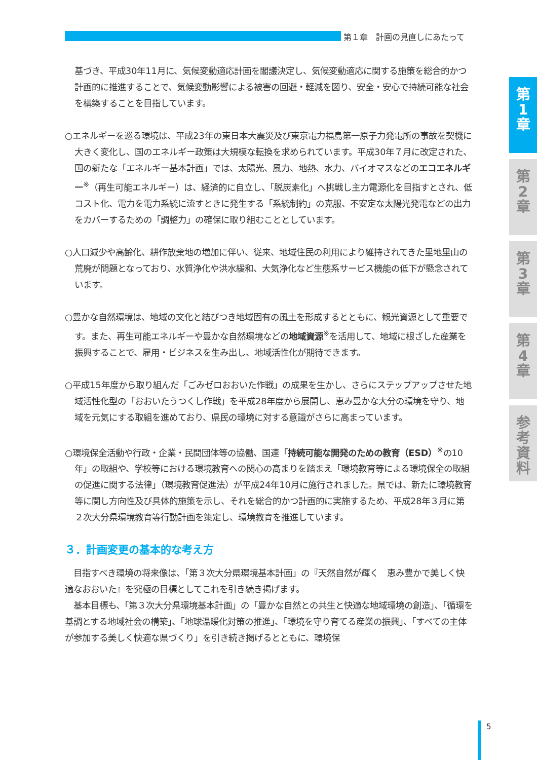第１章　計画の見直しにあたって
第
1
章
第
2
章
第
3
章
第
4
章
参
考
資
料
基づき、平成30年11月に、気候変動適応計画を閣議決定し、気候変動適応に関する施策を総合的かつ計画的に推進することで、気候変動影響による被害の回避・軽減を図り、安全・安心で持続可能な社会を構築することを目指しています。
○エネルギーを巡る環境は、平成23年の東日本大震災及び東京電力福島第一原子力発電所の事故を契機に大きく変化し、国のエネルギー政策は大規模な転換を求められています。平成30年７月に改定された、国の新たな「エネルギー基本計画」では、太陽光、風力、地熱、水力、バイオマスなどのエコエネルギー<sup>※</sup>（再生可能エネルギー）は、経済的に自立し、「脱炭素化」へ挑戦し主力電源化を目指すとされ、低コスト化、電力を電力系統に流すときに発生する「系統制約」の克服、不安定な太陽光発電などの出力をカバーするための「調整力」の確保に取り組むこととしています。
○人口減少や高齢化、耕作放棄地の増加に伴い、従来、地域住民の利用により維持されてきた里地里山の荒廃が問題となっており、水質浄化や洪水緩和、大気浄化など生態系サービス機能の低下が懸念されています。
○豊かな自然環境は、地域の文化と結びつき地域固有の風土を形成するとともに、観光資源として重要です。また、再生可能エネルギーや豊かな自然環境などの地域資源<sup>※</sup>を活用して、地域に根ざした産業を振興することで、雇用・ビジネスを生み出し、地域活性化が期待できます。
○平成15年度から取り組んだ「ごみゼロおおいた作戦」の成果を生かし、さらにステップアップさせた地域活性化型の「おおいたうつくし作戦」を平成28年度から展開し、恵み豊かな大分の環境を守り、地域を元気にする取組を進めており、県民の環境に対する意識がさらに高まっています。
○環境保全活動や行政・企業・民間団体等の協働、国連「持続可能な開発のための教育（ESD）<sup>※</sup>の10年」の取組や、学校等における環境教育への関心の高まりを踏まえ「環境教育等による環境保全の取組の促進に関する法律」（環境教育促進法）が平成24年10月に施行されました。県では、新たに環境教育等に関し方向性及び具体的施策を示し、それを総合的かつ計画的に実施するため、平成28年３月に第２次大分県環境教育等行動計画を策定し、環境教育を推進しています。
３．計画変更の基本的な考え方
　目指すべき環境の将来像は、「第３次大分県環境基本計画」の『天然自然が輝く　恵み豊かで美しく快適なおおいた』を究極の目標としてこれを引き続き掲げます。
　基本目標も、「第３次大分県環境基本計画」の「豊かな自然との共生と快適な地域環境の創造」、「循環を基調とする地域社会の構築」、「地球温暖化対策の推進」、「環境を守り育てる産業の振興」、「すべての主体が参加する美しく快適な県づくり」を引き続き掲げるとともに、環境保
5